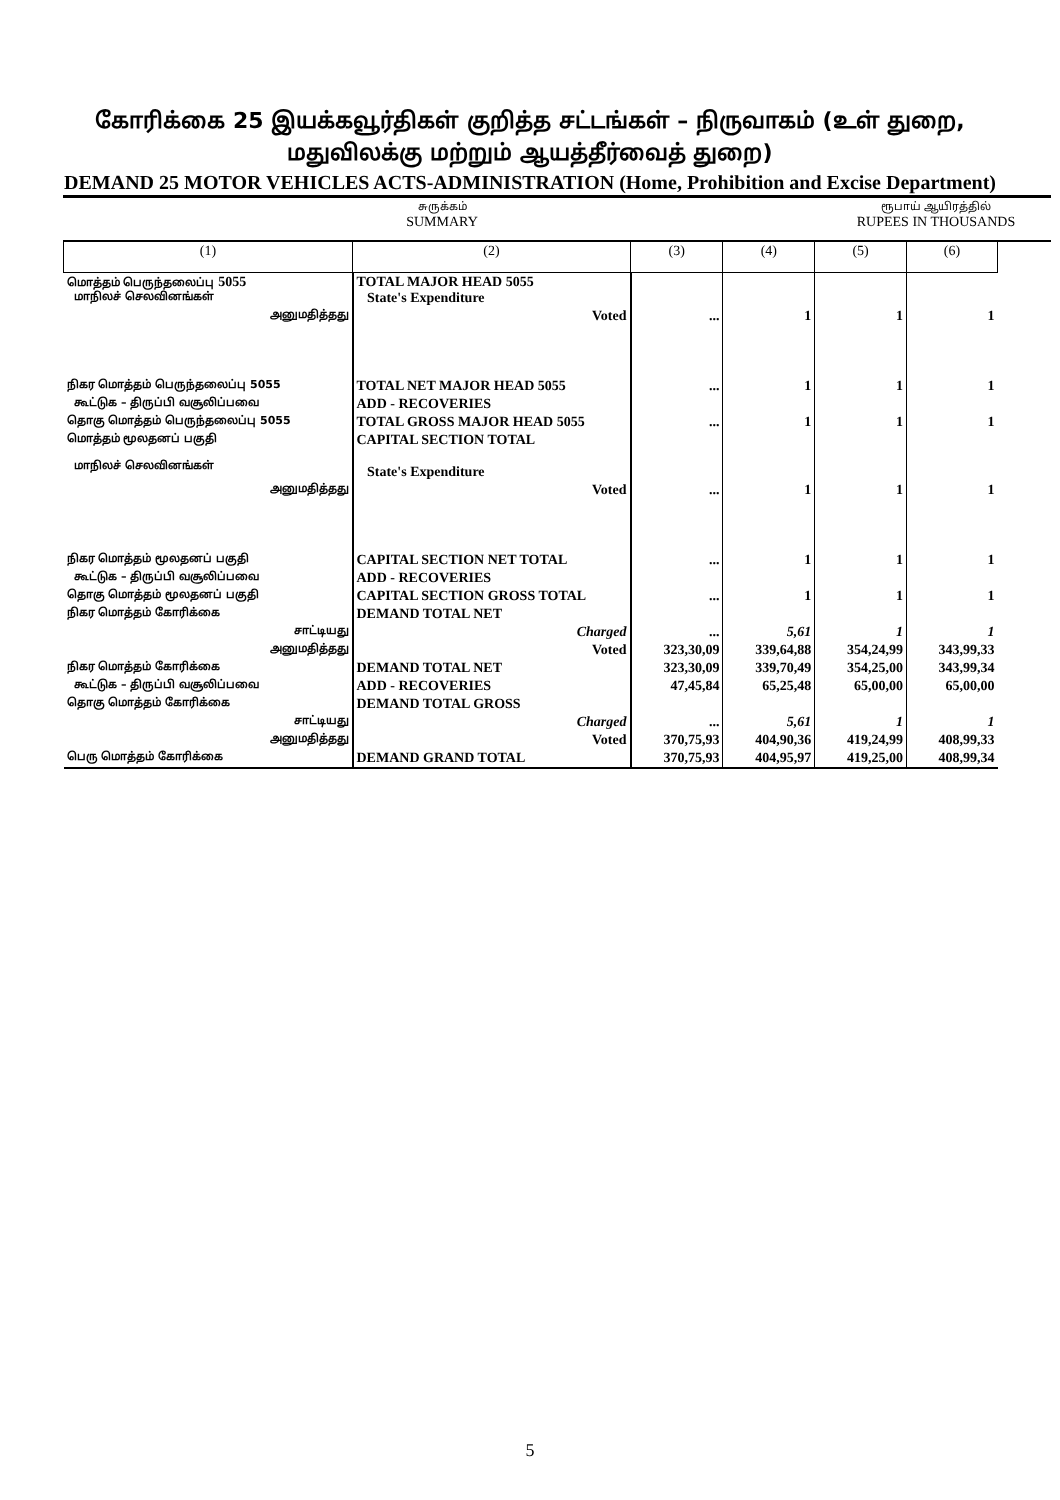கோரிக்கை 25 இயக்கவூர்திகள் குறித்த சட்டங்கள் – நிருவாகம் (உள் துறை,
மதுவிலக்கு மற்றும் ஆயத்தீர்வைத் துறை)
DEMAND 25 MOTOR VEHICLES ACTS-ADMINISTRATION (Home, Prohibition and Excise Department)
சுருக்கம்
SUMMARY
ரூபாய் ஆயிரத்தில்
RUPEES IN THOUSANDS
| (1) | (2) | (3) | (4) | (5) | (6) |
| --- | --- | --- | --- | --- | --- |
| மொத்தம் பெருந்தலைப்பு 5055 மாநிலச் செலவினங்கள் | TOTAL MAJOR HEAD 5055 State's Expenditure | | | | |
| அனுமதித்தது | Voted | ... | 1 | 1 | 1 |
| நிகர மொத்தம் பெருந்தலைப்பு 5055 | TOTAL NET MAJOR HEAD 5055 | ... | 1 | 1 | 1 |
| கூட்டுக – திருப்பி வசூலிப்பவை | ADD - RECOVERIES | | | | |
| தொகு மொத்தம் பெருந்தலைப்பு 5055 | TOTAL GROSS MAJOR HEAD 5055 | ... | 1 | 1 | 1 |
| மொத்தம் மூலதனப் பகுதி மாநிலச் செலவினங்கள் | CAPITAL SECTION TOTAL State's Expenditure | | | | |
| அனுமதித்தது | Voted | ... | 1 | 1 | 1 |
| நிகர மொத்தம் மூலதனப் பகுதி | CAPITAL SECTION NET TOTAL | ... | 1 | 1 | 1 |
| கூட்டுக – திருப்பி வசூலிப்பவை | ADD - RECOVERIES | | | | |
| தொகு மொத்தம் மூலதனப் பகுதி | CAPITAL SECTION GROSS TOTAL | ... | 1 | 1 | 1 |
| நிகர மொத்தம் கோரிக்கை | DEMAND TOTAL NET | | | | |
| சாட்டியது | Charged | ... | 5,61 | 1 | 1 |
| அனுமதித்தது | Voted | 323,30,09 | 339,64,88 | 354,24,99 | 343,99,33 |
| நிகர மொத்தம் கோரிக்கை | DEMAND TOTAL NET | 323,30,09 | 339,70,49 | 354,25,00 | 343,99,34 |
| கூட்டுக – திருப்பி வசூலிப்பவை | ADD - RECOVERIES | 47,45,84 | 65,25,48 | 65,00,00 | 65,00,00 |
| தொகு மொத்தம் கோரிக்கை | DEMAND TOTAL GROSS | | | | |
| சாட்டியது | Charged | ... | 5,61 | 1 | 1 |
| அனுமதித்தது | Voted | 370,75,93 | 404,90,36 | 419,24,99 | 408,99,33 |
| பெரு மொத்தம் கோரிக்கை | DEMAND GRAND TOTAL | 370,75,93 | 404,95,97 | 419,25,00 | 408,99,34 |
5